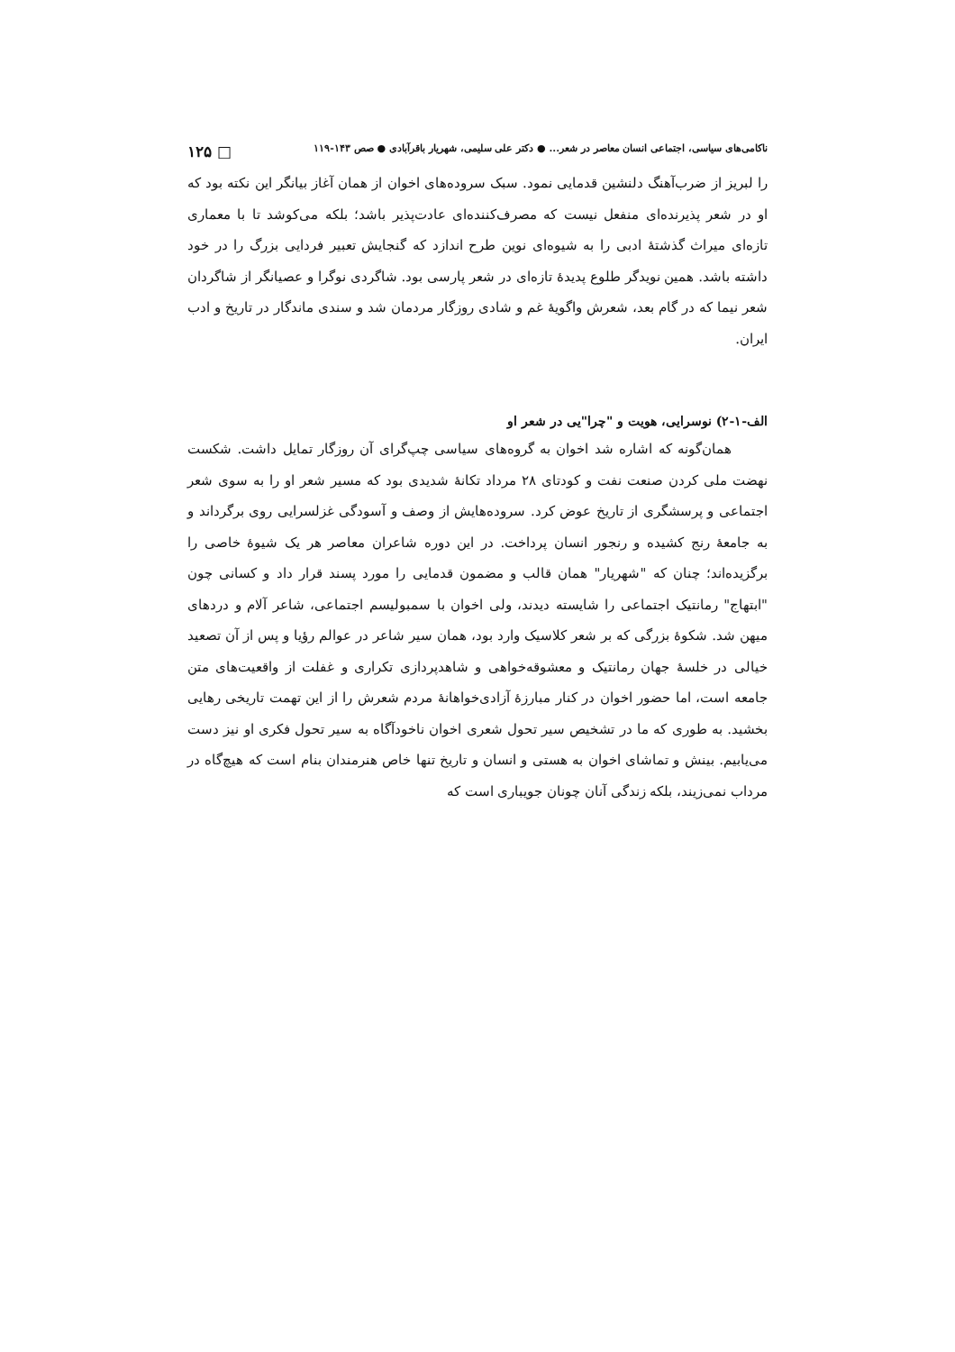ناکامی‌های سیاسی، اجتماعی انسان معاصر در شعر... ● دکتر علی سلیمی، شهریار باقرآبادی ● صص ۱۴۳-۱۱۹ □ ۱۲۵
را لبریز از ضرب‌آهنگ دلنشین قدمایی نمود. سبک سروده‌های اخوان از همان آغاز بیانگر این نکته بود که او در شعر پذیرنده‌ای منفعل نیست که مصرف‌کننده‌ای عادت‌پذیر باشد؛ بلکه می‌کوشد تا با معماری تازه‌ای میراث گذشتهٔ ادبی را به شیوه‌ای نوین طرح اندازد که گنجایش تعبیر فردایی بزرگ را در خود داشته باشد. همین نویدگر طلوع پدیدهٔ تازه‌ای در شعر پارسی بود. شاگردی نوگرا و عصیانگر از شاگردان شعر نیما که در گام بعد، شعرش واگویهٔ غم و شادی روزگار مردمان شد و سندی ماندگار در تاریخ و ادب ایران.
الف-۱-۲) نوسرایی، هویت و "چرا"یی در شعر او
همان‌گونه که اشاره شد اخوان به گروه‌های سیاسی چپ‌گرای آن روزگار تمایل داشت. شکست نهضت ملی کردن صنعت نفت و کودتای ۲۸ مرداد تکانهٔ شدیدی بود که مسیر شعر او را به سوی شعر اجتماعی و پرسشگری از تاریخ عوض کرد. سروده‌هایش از وصف و آسودگی غزلسرایی روی برگرداند و به جامعهٔ رنج کشیده و رنجور انسان پرداخت. در این دوره شاعران معاصر هر یک شیوهٔ خاصی را برگزیده‌اند؛ چنان که "شهریار" همان قالب و مضمون قدمایی را مورد پسند قرار داد و کسانی چون "ابتهاج" رمانتیک اجتماعی را شایسته دیدند، ولی اخوان با سمبولیسم اجتماعی، شاعر آلام و دردهای میهن شد. شکوهٔ بزرگی که بر شعر کلاسیک وارد بود، همان سیر شاعر در عوالم رؤیا و پس از آن تصعید خیالی در خلسهٔ جهان رمانتیک و معشوقه‌خواهی و شاهدپردازی تکراری و غفلت از واقعیت‌های متن جامعه است، اما حضور اخوان در کنار مبارزهٔ آزادی‌خواهانهٔ مردم شعرش را از این تهمت تاریخی رهایی بخشید. به طوری که ما در تشخیص سیر تحول شعری اخوان ناخودآگاه به سیر تحول فکری او نیز دست می‌یابیم. بینش و تماشای اخوان به هستی و انسان و تاریخ تنها خاص هنرمندان بنام است که هیچ‌گاه در مرداب نمی‌زیند، بلکه زندگی آنان چونان جویباری است که